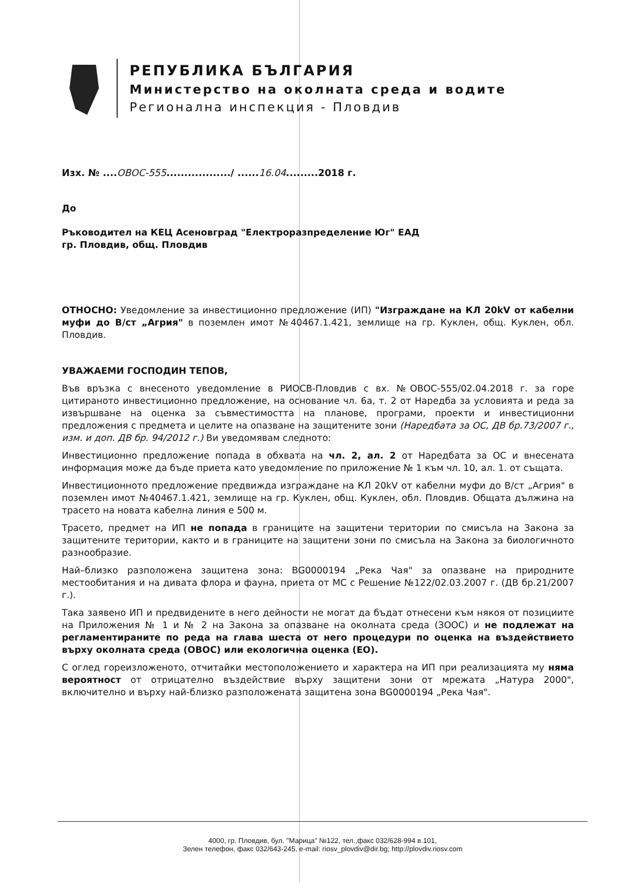РЕПУБЛИКА БЪЛГАРИЯ
Министерство на околната среда и водите
Регионална инспекция - Пловдив
Изх. № ....ОВОС-555................../ ......16.04.........2018 г.
До
Ръководител на КЕЦ Асеновград "Електроразпределение Юг" ЕАД
гр. Пловдив, общ. Пловдив
ОТНОСНО: Уведомление за инвестиционно предложение (ИП) "Изграждане на КЛ 20kV от кабелни муфи до В/ст „Агрия" в поземлен имот №40467.1.421, землище на гр. Куклен, общ. Куклен, обл. Пловдив.
УВАЖАЕМИ ГОСПОДИН ТЕПОВ,
Във връзка с внесеното уведомление в РИОСВ-Пловдив с вх. №ОВОС-555/02.04.2018 г. за горе цитираното инвестиционно предложение, на основание чл. 6а, т. 2 от Наредба за условията и реда за извършване на оценка за съвместимостта на планове, програми, проекти и инвестиционни предложения с предмета и целите на опазване на защитените зони (Наредбата за ОС, ДВ бр.73/2007 г., изм. и доп. ДВ бр. 94/2012 г.) Ви уведомявам следното:
Инвестиционно предложение попада в обхвата на чл. 2, ал. 2 от Наредбата за ОС и внесената информация може да бъде приета като уведомление по приложение № 1 към чл. 10, ал. 1. от същата.
Инвестиционното предложение предвижда изграждане на КЛ 20kV от кабелни муфи до В/ст „Агрия" в поземлен имот №40467.1.421, землище на гр. Куклен, общ. Куклен, обл. Пловдив. Общата дължина на трасето на новата кабелна линия е 500 м.
Трасето, предмет на ИП не попада в границите на защитени територии по смисъла на Закона за защитените територии, както и в границите на защитени зони по смисъла на Закона за биологичното разнообразие.
Най–близко разположена защитена зона: BG0000194 „Река Чая" за опазване на природните местообитания и на дивата флора и фауна, приета от МС с Решение №122/02.03.2007 г. (ДВ бр.21/2007 г.).
Така заявено ИП и предвидените в него дейности не могат да бъдат отнесени към някоя от позициите на Приложения № 1 и № 2 на Закона за опазване на околната среда (ЗООС) и не подлежат на регламентираните по реда на глава шеста от него процедури по оценка на въздействието върху околната среда (ОВОС) или екологична оценка (ЕО).
С оглед гореизложеното, отчитайки местоположението и характера на ИП при реализацията му няма вероятност от отрицателно въздействие върху защитени зони от мрежата „Натура 2000", включително и върху най-близко разположената защитена зона BG0000194 „Река Чая".
4000, гр. Пловдив, бул. "Марица" №122, тел.,факс 032/628-994 в.101,
Зелен телефон, факс 032/643-245, e-mail: riosv_plovdiv@dir.bg; http://plovdiv.riosv.com